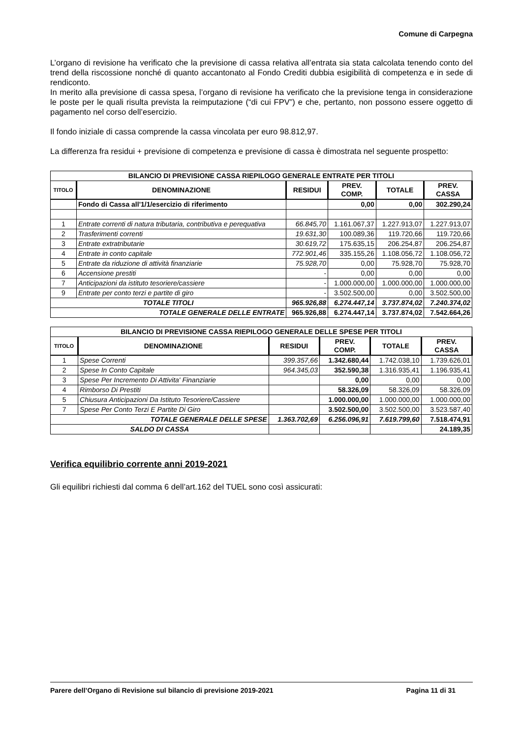Comune di Carpegna
L’organo di revisione ha verificato che la previsione di cassa relativa all’entrata sia stata calcolata tenendo conto del trend della riscossione nonché di quanto accantonato al Fondo Crediti dubbia esigibilità di competenza e in sede di rendiconto.
In merito alla previsione di cassa spesa, l’organo di revisione ha verificato che la previsione tenga in considerazione le poste per le quali risulta prevista la reimputazione (“di cui FPV”) e che, pertanto, non possono essere oggetto di pagamento nel corso dell’esercizio.
Il fondo iniziale di cassa comprende la cassa vincolata per euro 98.812,97.
La differenza fra residui + previsione di competenza e previsione di cassa è dimostrata nel seguente prospetto:
| BILANCIO DI PREVISIONE CASSA RIEPILOGO GENERALE ENTRATE PER TITOLI | | | | | |
| --- | --- | --- | --- | --- | --- |
| TITOLO | DENOMINAZIONE | RESIDUI | PREV. COMP. | TOTALE | PREV. CASSA |
| | Fondo di Cassa all'1/1/esercizio di riferimento | | 0,00 | 0,00 | 302.290,24 |
| 1 | Entrate correnti di natura tributaria, contributiva e perequativa | 66.845,70 | 1.161.067,37 | 1.227.913,07 | 1.227.913,07 |
| 2 | Trasferimenti correnti | 19.631,30 | 100.089,36 | 119.720,66 | 119.720,66 |
| 3 | Entrate extratributarie | 30.619,72 | 175.635,15 | 206.254,87 | 206.254,87 |
| 4 | Entrate in conto capitale | 772.901,46 | 335.155,26 | 1.108.056,72 | 1.108.056,72 |
| 5 | Entrate da riduzione di attività finanziarie | 75.928,70 | 0,00 | 75.928,70 | 75.928,70 |
| 6 | Accensione prestiti | - | 0,00 | 0,00 | 0,00 |
| 7 | Anticipazioni da istituto tesoriere/cassiere | - | 1.000.000,00 | 1.000.000,00 | 1.000.000,00 |
| 9 | Entrate per conto terzi e partite di giro | - | 3.502.500,00 | 0,00 | 3.502.500,00 |
| TOTALE TITOLI | | 965.926,88 | 6.274.447,14 | 3.737.874,02 | 7.240.374,02 |
| TOTALE GENERALE DELLE ENTRATE | | 965.926,88 | 6.274.447,14 | 3.737.874,02 | 7.542.664,26 |
| BILANCIO DI PREVISIONE CASSA RIEPILOGO GENERALE DELLE SPESE PER TITOLI | | | | | |
| --- | --- | --- | --- | --- | --- |
| TITOLO | DENOMINAZIONE | RESIDUI | PREV. COMP. | TOTALE | PREV. CASSA |
| 1 | Spese Correnti | 399.357,66 | 1.342.680,44 | 1.742.038,10 | 1.739.626,01 |
| 2 | Spese In Conto Capitale | 964.345,03 | 352.590,38 | 1.316.935,41 | 1.196.935,41 |
| 3 | Spese Per Incremento Di Attivita' Finanziarie | | 0,00 | 0,00 | 0,00 |
| 4 | Rimborso Di Prestiti | | 58.326,09 | 58.326,09 | 58.326,09 |
| 5 | Chiusura Anticipazioni Da Istituto Tesoriere/Cassiere | | 1.000.000,00 | 1.000.000,00 | 1.000.000,00 |
| 7 | Spese Per Conto Terzi E Partite Di Giro | | 3.502.500,00 | 3.502.500,00 | 3.523.587,40 |
| TOTALE GENERALE DELLE SPESE | | 1.363.702,69 | 6.256.096,91 | 7.619.799,60 | 7.518.474,91 |
| SALDO DI CASSA | | | | | 24.189,35 |
Verifica equilibrio corrente anni 2019-2021
Gli equilibri richiesti dal comma 6 dell’art.162 del TUEL sono così assicurati:
Parere dell’Organo di Revisione sul bilancio di previsione 2019-2021 Pagina 11 di 31